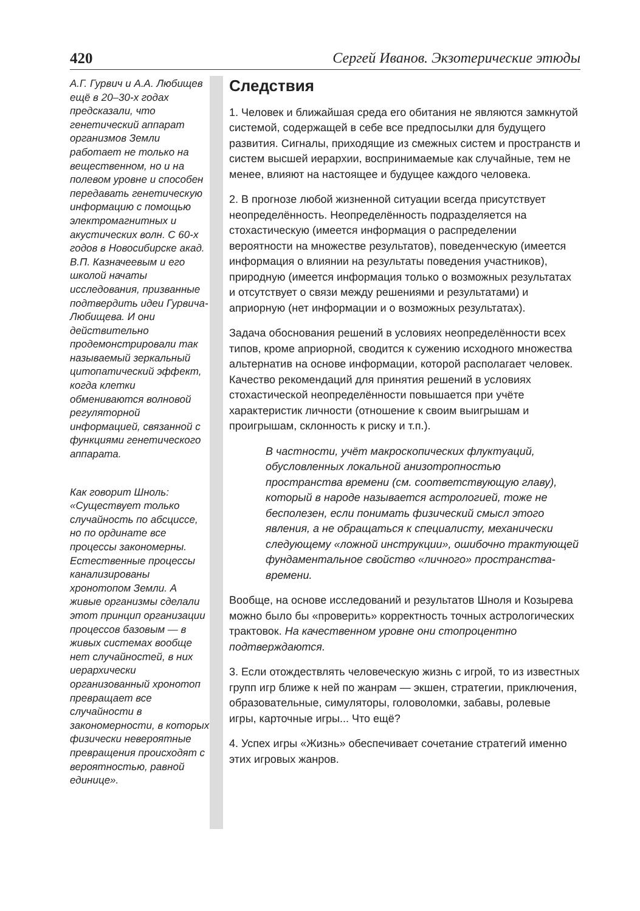420 Сергей Иванов. Экзотерические этюды
А.Г. Гурвич и А.А. Любищев ещё в 20–30-х годах предсказали, что генетический аппарат организмов Земли работает не только на вещественном, но и на полевом уровне и способен передавать генетическую информацию с помощью электромагнитных и акустических волн. С 60-х годов в Новосибирске акад. В.П. Казначеевым и его школой начаты исследования, призванные подтвердить идеи Гурвича-Любищева. И они действительно продемонстрировали так называемый зеркальный цитопатический эффект, когда клетки обмениваются волновой регуляторной информацией, связанной с функциями генетического аппарата.
Как говорит Шноль: «Существует только случайность по абсциссе, но по ординате все процессы закономерны. Естественные процессы канализированы хронотопом Земли. А живые организмы сделали этот принцип организации процессов базовым — в живых системах вообще нет случайностей, в них иерархически организованный хронотоп превращает все случайности в закономерности, в которых физически невероятные превращения происходят с вероятностью, равной единице».
Следствия
1. Человек и ближайшая среда его обитания не являются замкнутой системой, содержащей в себе все предпосылки для будущего развития. Сигналы, приходящие из смежных систем и пространств и систем высшей иерархии, воспринимаемые как случайные, тем не менее, влияют на настоящее и будущее каждого человека.
2. В прогнозе любой жизненной ситуации всегда присутствует неопределённость. Неопределённость подразделяется на стохастическую (имеется информация о распределении вероятности на множестве результатов), поведенческую (имеется информация о влиянии на результаты поведения участников), природную (имеется информация только о возможных результатах и отсутствует о связи между решениями и результатами) и априорную (нет информации и о возможных результатах).
Задача обоснования решений в условиях неопределённости всех типов, кроме априорной, сводится к сужению исходного множества альтернатив на основе информации, которой располагает человек. Качество рекомендаций для принятия решений в условиях стохастической неопределённости повышается при учёте характеристик личности (отношение к своим выигрышам и проигрышам, склонность к риску и т.п.).
В частности, учёт макроскопических флуктуаций, обусловленных локальной анизотропностью пространства времени (см. соответствующую главу), который в народе называется астрологией, тоже не бесполезен, если понимать физический смысл этого явления, а не обращаться к специалисту, механически следующему «ложной инструкции», ошибочно трактующей фундаментальное свойство «личного» пространства-времени.
Вообще, на основе исследований и результатов Шноля и Козырева можно было бы «проверить» корректность точных астрологических трактовок. На качественном уровне они стопроцентно подтверждаются.
3. Если отождествлять человеческую жизнь с игрой, то из известных групп игр ближе к ней по жанрам — экшен, стратегии, приключения, образовательные, симуляторы, головоломки, забавы, ролевые игры, карточные игры... Что ещё?
4. Успех игры «Жизнь» обеспечивает сочетание стратегий именно этих игровых жанров.